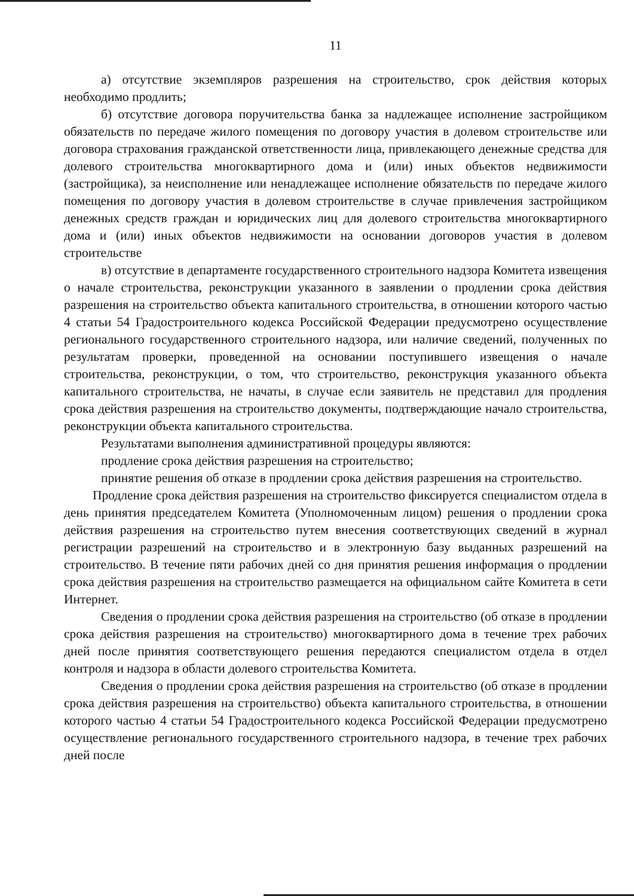11
а) отсутствие экземпляров разрешения на строительство, срок действия которых необходимо продлить;
б) отсутствие договора поручительства банка за надлежащее исполнение застройщиком обязательств по передаче жилого помещения по договору участия в долевом строительстве или договора страхования гражданской ответственности лица, привлекающего денежные средства для долевого строительства многоквартирного дома и (или) иных объектов недвижимости (застройщика), за неисполнение или ненадлежащее исполнение обязательств по передаче жилого помещения по договору участия в долевом строительстве в случае привлечения застройщиком денежных средств граждан и юридических лиц для долевого строительства многоквартирного дома и (или) иных объектов недвижимости на основании договоров участия в долевом строительстве
в) отсутствие в департаменте государственного строительного надзора Комитета извещения о начале строительства, реконструкции указанного в заявлении о продлении срока действия разрешения на строительство объекта капитального строительства, в отношении которого частью 4 статьи 54 Градостроительного кодекса Российской Федерации предусмотрено осуществление регионального государственного строительного надзора, или наличие сведений, полученных по результатам проверки, проведенной на основании поступившего извещения о начале строительства, реконструкции, о том, что строительство, реконструкция указанного объекта капитального строительства, не начаты, в случае если заявитель не представил для продления срока действия разрешения на строительство документы, подтверждающие начало строительства, реконструкции объекта капитального строительства.
Результатами выполнения административной процедуры являются:
продление срока действия разрешения на строительство;
принятие решения об отказе в продлении срока действия разрешения на строительство.
Продление срока действия разрешения на строительство фиксируется специалистом отдела в день принятия председателем Комитета (Уполномоченным лицом) решения о продлении срока действия разрешения на строительство путем внесения соответствующих сведений в журнал регистрации разрешений на строительство и в электронную базу выданных разрешений на строительство. В течение пяти рабочих дней со дня принятия решения информация о продлении срока действия разрешения на строительство размещается на официальном сайте Комитета в сети Интернет.
Сведения о продлении срока действия разрешения на строительство (об отказе в продлении срока действия разрешения на строительство) многоквартирного дома в течение трех рабочих дней после принятия соответствующего решения передаются специалистом отдела в отдел контроля и надзора в области долевого строительства Комитета.
Сведения о продлении срока действия разрешения на строительство (об отказе в продлении срока действия разрешения на строительство) объекта капитального строительства, в отношении которого частью 4 статьи 54 Градостроительного кодекса Российской Федерации предусмотрено осуществление регионального государственного строительного надзора, в течение трех рабочих дней после